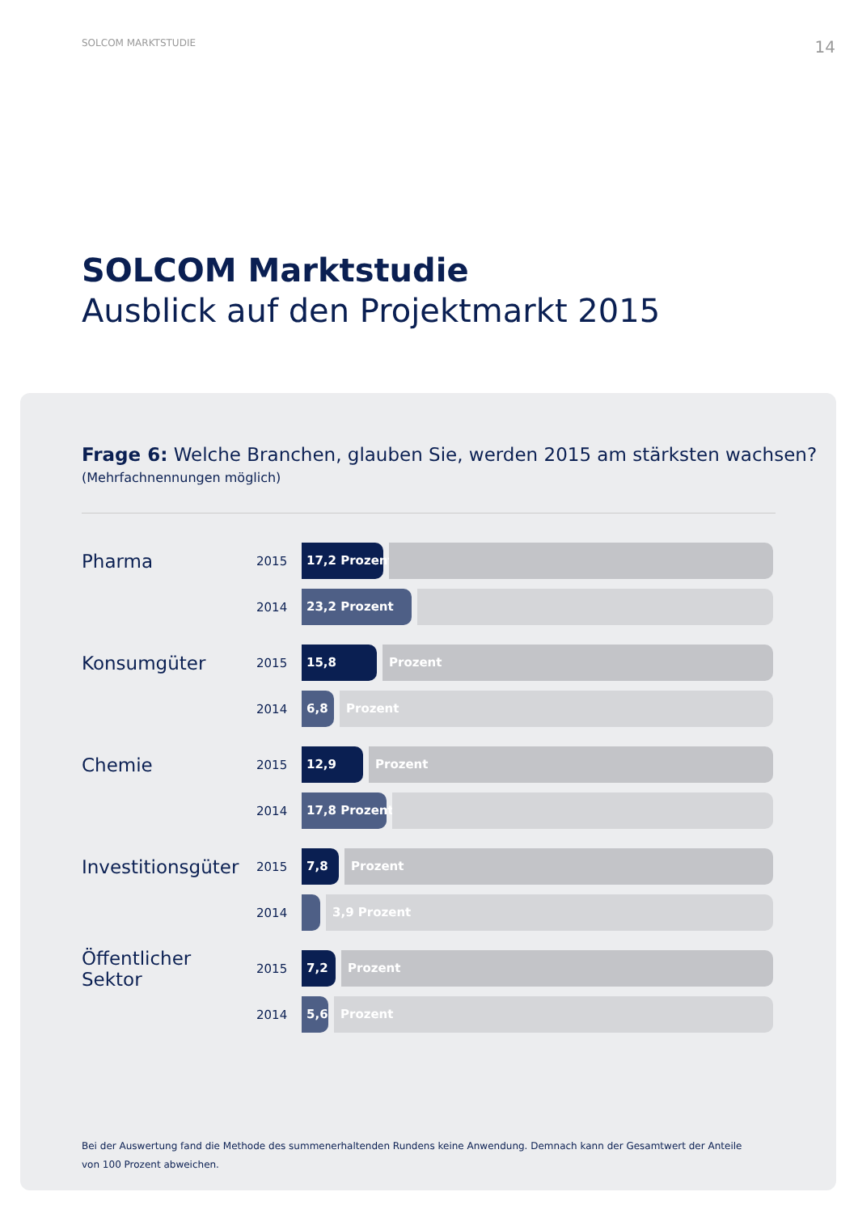SOLCOM MARKTSTUDIE 14
SOLCOM Marktstudie
Ausblick auf den Projektmarkt 2015
Frage 6: Welche Branchen, glauben Sie, werden 2015 am stärksten wachsen?
(Mehrfachnennungen möglich)
Pharma
2015
17,2 Prozent
2014
23,2 Prozent
Konsumgüter
2015
15,8
Prozent
2014
6,8
Prozent
Chemie
2015
12,9
Prozent
2014
17,8 Prozent
Investitionsgüter
2015
7,8
Prozent
2014
3,9 Prozent
Öffentlicher Sektor
2015
7,2
Prozent
2014
5,6
Prozent
Bei der Auswertung fand die Methode des summenerhaltenden Rundens keine Anwendung. Demnach kann der Gesamtwert der Anteile von 100 Prozent abweichen.